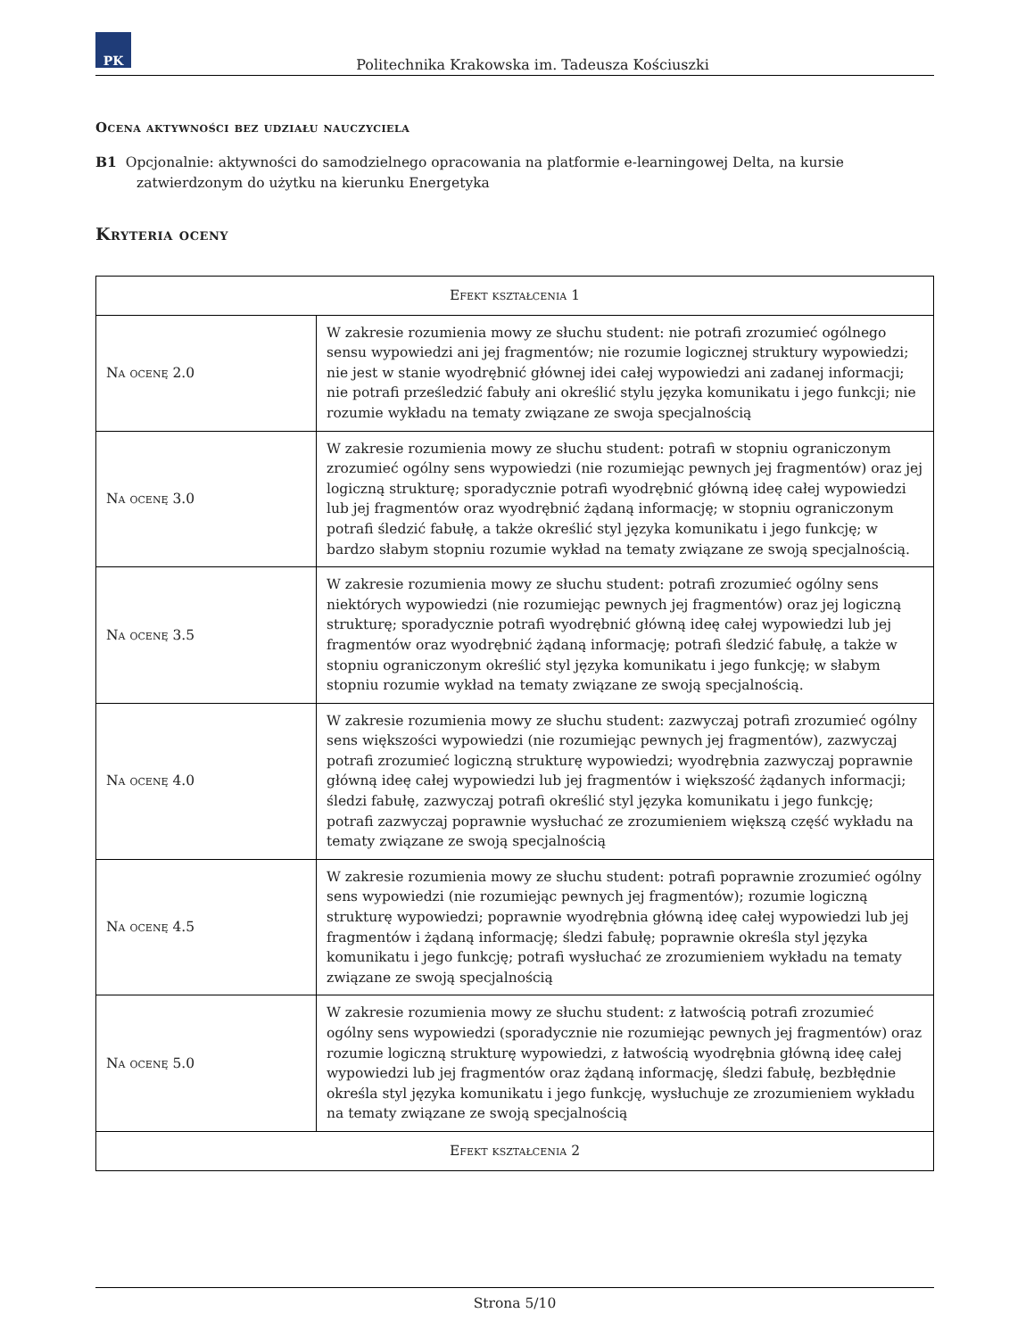PK
Politechnika Krakowska im. Tadeusza Kościuszki
Ocena aktywności bez udziału nauczyciela
B1 Opcjonalnie: aktywności do samodzielnego opracowania na platformie e-learningowej Delta, na kursie zatwierdzonym do użytku na kierunku Energetyka
Kryteria oceny
| Efekt kształcenia 1 | |
| --- | --- |
| Na ocenę 2.0 | W zakresie rozumienia mowy ze słuchu student: nie potrafi zrozumieć ogólnego sensu wypowiedzi ani jej fragmentów; nie rozumie logicznej struktury wypowiedzi; nie jest w stanie wyodrębnić głównej idei całej wypowiedzi ani zadanej informacji; nie potrafi prześledzić fabuły ani określić stylu języka komunikatu i jego funkcji; nie rozumie wykładu na tematy związane ze swoja specjalnością |
| Na ocenę 3.0 | W zakresie rozumienia mowy ze słuchu student: potrafi w stopniu ograniczonym zrozumieć ogólny sens wypowiedzi (nie rozumiejąc pewnych jej fragmentów) oraz jej logiczną strukturę; sporadycznie potrafi wyodrębnić główną ideę całej wypowiedzi lub jej fragmentów oraz wyodrębnić żądaną informację; w stopniu ograniczonym potrafi śledzić fabułę, a także określić styl języka komunikatu i jego funkcję; w bardzo słabym stopniu rozumie wykład na tematy związane ze swoją specjalnością. |
| Na ocenę 3.5 | W zakresie rozumienia mowy ze słuchu student: potrafi zrozumieć ogólny sens niektórych wypowiedzi (nie rozumiejąc pewnych jej fragmentów) oraz jej logiczną strukturę; sporadycznie potrafi wyodrębnić główną ideę całej wypowiedzi lub jej fragmentów oraz wyodrębnić żądaną informację; potrafi śledzić fabułę, a także w stopniu ograniczonym określić styl języka komunikatu i jego funkcję; w słabym stopniu rozumie wykład na tematy związane ze swoją specjalnością. |
| Na ocenę 4.0 | W zakresie rozumienia mowy ze słuchu student: zazwyczaj potrafi zrozumieć ogólny sens większości wypowiedzi (nie rozumiejąc pewnych jej fragmentów), zazwyczaj potrafi zrozumieć logiczną strukturę wypowiedzi; wyodrębnia zazwyczaj poprawnie główną ideę całej wypowiedzi lub jej fragmentów i większość żądanych informacji; śledzi fabułę, zazwyczaj potrafi określić styl języka komunikatu i jego funkcję; potrafi zazwyczaj poprawnie wysłuchać ze zrozumieniem większą część wykładu na tematy związane ze swoją specjalnością |
| Na ocenę 4.5 | W zakresie rozumienia mowy ze słuchu student: potrafi poprawnie zrozumieć ogólny sens wypowiedzi (nie rozumiejąc pewnych jej fragmentów); rozumie logiczną strukturę wypowiedzi; poprawnie wyodrębnia główną ideę całej wypowiedzi lub jej fragmentów i żądaną informację; śledzi fabułę; poprawnie określa styl języka komunikatu i jego funkcję; potrafi wysłuchać ze zrozumieniem wykładu na tematy związane ze swoją specjalnością |
| Na ocenę 5.0 | W zakresie rozumienia mowy ze słuchu student: z łatwością potrafi zrozumieć ogólny sens wypowiedzi (sporadycznie nie rozumiejąc pewnych jej fragmentów) oraz rozumie logiczną strukturę wypowiedzi, z łatwością wyodrębnia główną ideę całej wypowiedzi lub jej fragmentów oraz żądaną informację, śledzi fabułę, bezbłędnie określa styl języka komunikatu i jego funkcję, wysłuchuje ze zrozumieniem wykładu na tematy związane ze swoją specjalnością |
| Efekt kształcenia 2 | |
Strona 5/10